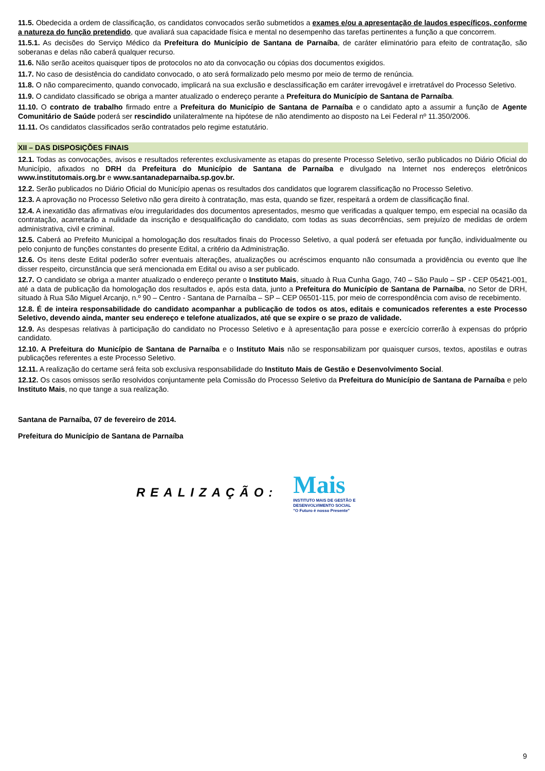11.5. Obedecida a ordem de classificação, os candidatos convocados serão submetidos a exames e/ou a apresentação de laudos específicos, conforme a natureza do função pretendido, que avaliará sua capacidade física e mental no desempenho das tarefas pertinentes a função a que concorrem.
11.5.1. As decisões do Serviço Médico da Prefeitura do Município de Santana de Parnaíba, de caráter eliminatório para efeito de contratação, são soberanas e delas não caberá qualquer recurso.
11.6. Não serão aceitos quaisquer tipos de protocolos no ato da convocação ou cópias dos documentos exigidos.
11.7. No caso de desistência do candidato convocado, o ato será formalizado pelo mesmo por meio de termo de renúncia.
11.8. O não comparecimento, quando convocado, implicará na sua exclusão e desclassificação em caráter irrevogável e irretratável do Processo Seletivo.
11.9. O candidato classificado se obriga a manter atualizado o endereço perante a Prefeitura do Município de Santana de Parnaíba.
11.10. O contrato de trabalho firmado entre a Prefeitura do Município de Santana de Parnaíba e o candidato apto a assumir a função de Agente Comunitário de Saúde poderá ser rescindido unilateralmente na hipótese de não atendimento ao disposto na Lei Federal nº 11.350/2006.
11.11. Os candidatos classificados serão contratados pelo regime estatutário.
XII – DAS DISPOSIÇÕES FINAIS
12.1. Todas as convocações, avisos e resultados referentes exclusivamente as etapas do presente Processo Seletivo, serão publicados no Diário Oficial do Município, afixados no DRH da Prefeitura do Município de Santana de Parnaíba e divulgado na Internet nos endereços eletrônicos www.institutomais.org.br e www.santanadeparnaiba.sp.gov.br.
12.2. Serão publicados no Diário Oficial do Município apenas os resultados dos candidatos que lograrem classificação no Processo Seletivo.
12.3. A aprovação no Processo Seletivo não gera direito à contratação, mas esta, quando se fizer, respeitará a ordem de classificação final.
12.4. A inexatidão das afirmativas e/ou irregularidades dos documentos apresentados, mesmo que verificadas a qualquer tempo, em especial na ocasião da contratação, acarretarão a nulidade da inscrição e desqualificação do candidato, com todas as suas decorrências, sem prejuízo de medidas de ordem administrativa, civil e criminal.
12.5. Caberá ao Prefeito Municipal a homologação dos resultados finais do Processo Seletivo, a qual poderá ser efetuada por função, individualmente ou pelo conjunto de funções constantes do presente Edital, a critério da Administração.
12.6. Os itens deste Edital poderão sofrer eventuais alterações, atualizações ou acréscimos enquanto não consumada a providência ou evento que lhe disser respeito, circunstância que será mencionada em Edital ou aviso a ser publicado.
12.7. O candidato se obriga a manter atualizado o endereço perante o Instituto Mais, situado à Rua Cunha Gago, 740 – São Paulo – SP - CEP 05421-001, até a data de publicação da homologação dos resultados e, após esta data, junto a Prefeitura do Município de Santana de Parnaíba, no Setor de DRH, situado à Rua São Miguel Arcanjo, n.º 90 – Centro - Santana de Parnaíba – SP – CEP 06501-115, por meio de correspondência com aviso de recebimento.
12.8. É de inteira responsabilidade do candidato acompanhar a publicação de todos os atos, editais e comunicados referentes a este Processo Seletivo, devendo ainda, manter seu endereço e telefone atualizados, até que se expire o se prazo de validade.
12.9. As despesas relativas à participação do candidato no Processo Seletivo e à apresentação para posse e exercício correrão à expensas do próprio candidato.
12.10. A Prefeitura do Município de Santana de Parnaíba e o Instituto Mais não se responsabilizam por quaisquer cursos, textos, apostilas e outras publicações referentes a este Processo Seletivo.
12.11. A realização do certame será feita sob exclusiva responsabilidade do Instituto Mais de Gestão e Desenvolvimento Social.
12.12. Os casos omissos serão resolvidos conjuntamente pela Comissão do Processo Seletivo da Prefeitura do Município de Santana de Parnaíba e pelo Instituto Mais, no que tange a sua realização.
Santana de Parnaíba, 07 de fevereiro de 2014.
Prefeitura do Município de Santana de Parnaíba
REALIZAÇÃO:
Mais
INSTITUTO MAIS DE GESTÃO E
DESENVOLVIMENTO SOCIAL
"O Futuro é nosso Presente"
9